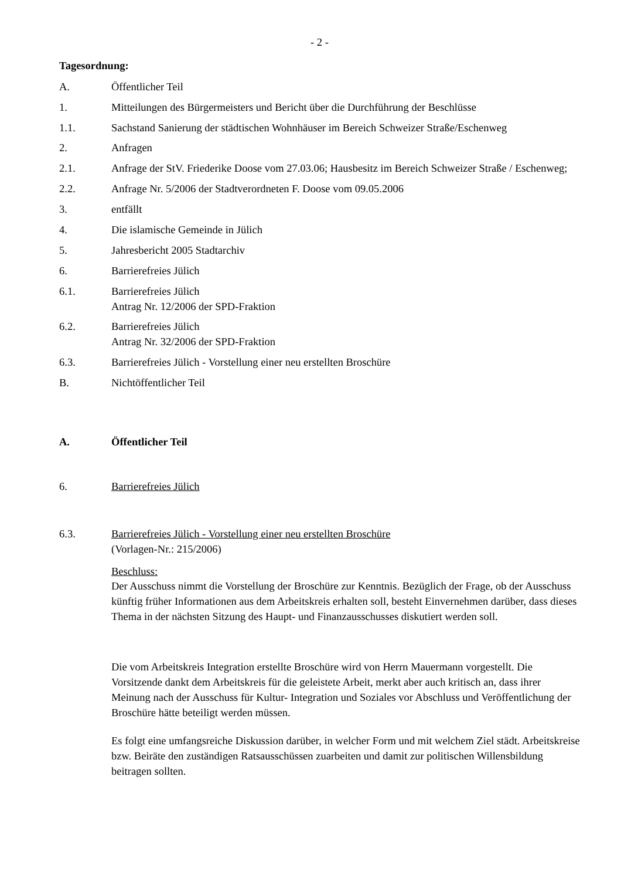- 2 -
Tagesordnung:
A. Öffentlicher Teil
1. Mitteilungen des Bürgermeisters und Bericht über die Durchführung der Beschlüsse
1.1. Sachstand Sanierung der städtischen Wohnhäuser im Bereich Schweizer Straße/Eschenweg
2. Anfragen
2.1. Anfrage der StV. Friederike Doose vom 27.03.06; Hausbesitz im Bereich Schweizer Straße / Eschenweg;
2.2. Anfrage Nr. 5/2006 der Stadtverordneten F. Doose vom 09.05.2006
3. entfällt
4. Die islamische Gemeinde in Jülich
5. Jahresbericht 2005 Stadtarchiv
6. Barrierefreies Jülich
6.1. Barrierefreies Jülich
Antrag Nr. 12/2006 der SPD-Fraktion
6.2. Barrierefreies Jülich
Antrag Nr. 32/2006 der SPD-Fraktion
6.3. Barrierefreies Jülich - Vorstellung einer neu erstellten Broschüre
B. Nichtöffentlicher Teil
A. Öffentlicher Teil
6. Barrierefreies Jülich
6.3. Barrierefreies Jülich - Vorstellung einer neu erstellten Broschüre
(Vorlagen-Nr.: 215/2006)
Beschluss:
Der Ausschuss nimmt die Vorstellung der Broschüre zur Kenntnis. Bezüglich der Frage, ob der Ausschuss künftig früher Informationen aus dem Arbeitskreis erhalten soll, besteht Einvernehmen darüber, dass dieses Thema in der nächsten Sitzung des Haupt- und Finanzausschusses diskutiert werden soll.
Die vom Arbeitskreis Integration erstellte Broschüre wird von Herrn Mauermann vorgestellt. Die Vorsitzende dankt dem Arbeitskreis für die geleistete Arbeit, merkt aber auch kritisch an, dass ihrer Meinung nach der Ausschuss für Kultur- Integration und Soziales vor Abschluss und Veröffentlichung der Broschüre hätte beteiligt werden müssen.
Es folgt eine umfangsreiche Diskussion darüber, in welcher Form und mit welchem Ziel städt. Arbeitskreise bzw. Beiräte den zuständigen Ratsausschüssen zuarbeiten und damit zur politischen Willensbildung beitragen sollten.